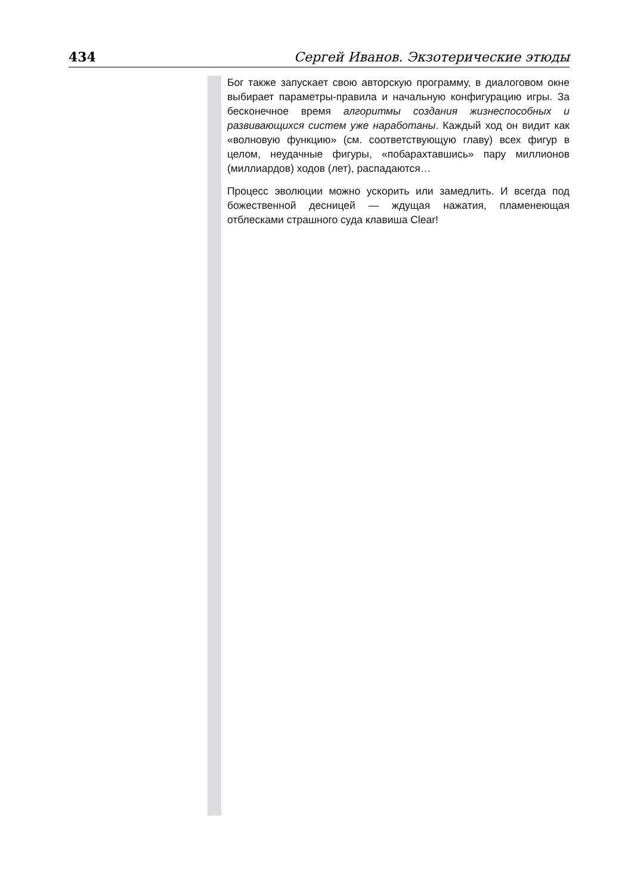434 Сергей Иванов. Экзотерические этюды
Бог также запускает свою авторскую программу, в диалоговом окне выбирает параметры-правила и начальную конфигурацию игры. За бесконечное время алгоритмы создания жизнеспособных и развивающихся систем уже наработаны. Каждый ход он видит как «волновую функцию» (см. соответствующую главу) всех фигур в целом, неудачные фигуры, «побарахтавшись» пару миллионов (миллиардов) ходов (лет), распадаются…
Процесс эволюции можно ускорить или замедлить. И всегда под божественной десницей — ждущая нажатия, пламенеющая отблесками страшного суда клавиша Clear!